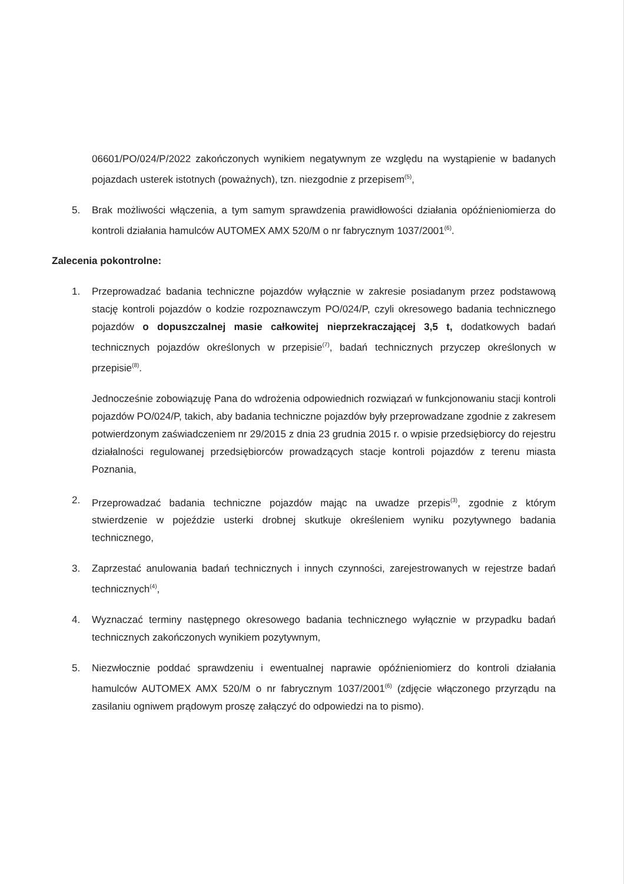06601/PO/024/P/2022 zakończonych wynikiem negatywnym ze względu na wystąpienie w badanych pojazdach usterek istotnych (poważnych), tzn. niezgodnie z przepisem<sup>(5)</sup>,
5. Brak możliwości włączenia, a tym samym sprawdzenia prawidłowości działania opóźnieniomierza do kontroli działania hamulców AUTOMEX AMX 520/M o nr fabrycznym 1037/2001<sup>(6)</sup>.
Zalecenia pokontrolne:
1. Przeprowadzać badania techniczne pojazdów wyłącznie w zakresie posiadanym przez podstawową stację kontroli pojazdów o kodzie rozpoznawczym PO/024/P, czyli okresowego badania technicznego pojazdów o dopuszczalnej masie całkowitej nieprzekraczającej 3,5 t, dodatkowych badań technicznych pojazdów określonych w przepisie<sup>(7)</sup>, badań technicznych przyczep określonych w przepisie<sup>(8)</sup>.
Jednocześnie zobowiązuję Pana do wdrożenia odpowiednich rozwiązań w funkcjonowaniu stacji kontroli pojazdów PO/024/P, takich, aby badania techniczne pojazdów były przeprowadzane zgodnie z zakresem potwierdzonym zaświadczeniem nr 29/2015 z dnia 23 grudnia 2015 r. o wpisie przedsiębiorcy do rejestru działalności regulowanej przedsiębiorców prowadzących stacje kontroli pojazdów z terenu miasta Poznania,
2. Przeprowadzać badania techniczne pojazdów mając na uwadze przepis<sup>(3)</sup>, zgodnie z którym stwierdzenie w pojeździe usterki drobnej skutkuje określeniem wyniku pozytywnego badania technicznego,
3. Zaprzestać anulowania badań technicznych i innych czynności, zarejestrowanych w rejestrze badań technicznych<sup>(4)</sup>,
4. Wyznaczać terminy następnego okresowego badania technicznego wyłącznie w przypadku badań technicznych zakończonych wynikiem pozytywnym,
5. Niezwłocznie poddać sprawdzeniu i ewentualnej naprawie opóźnieniomierz do kontroli działania hamulców AUTOMEX AMX 520/M o nr fabrycznym 1037/2001<sup>(6)</sup> (zdjęcie włączonego przyrządu na zasilaniu ogniwem prądowym proszę załączyć do odpowiedzi na to pismo).